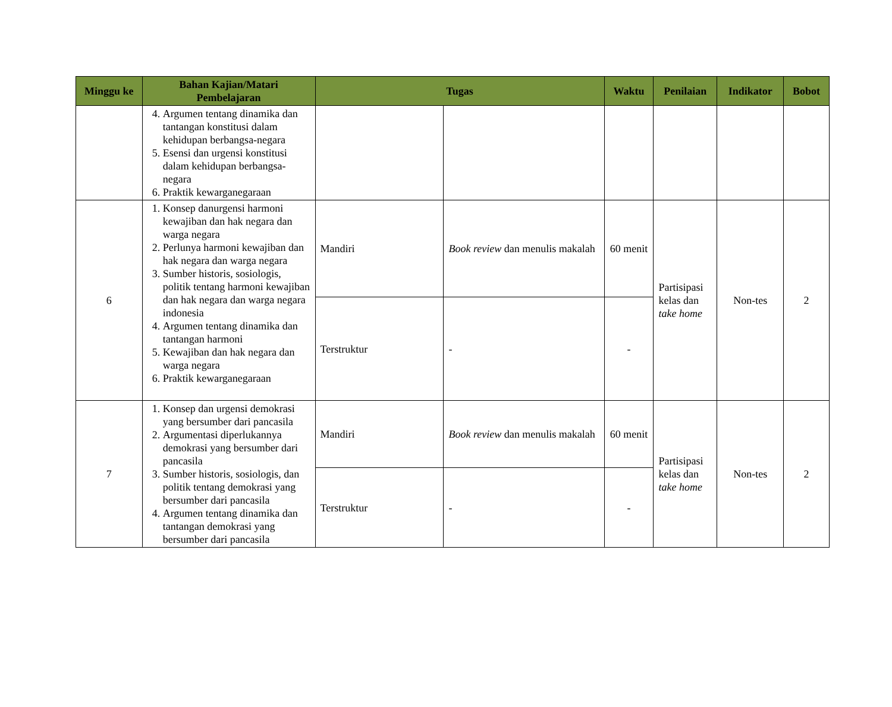| Minggu ke | Bahan Kajian/Matari Pembelajaran | Tugas | | Waktu | Penilaian | Indikator | Bobot |
| --- | --- | --- | --- | --- | --- | --- | --- |
| | 4. Argumen tentang dinamika dan tantangan konstitusi dalam kehidupan berbangsa-negara 5. Esensi dan urgensi konstitusi dalam kehidupan berbangsa-negara 6. Praktik kewarganegaraan | | | | | | |
| 6 | 1. Konsep danurgensi harmoni kewajiban dan hak negara dan warga negara 2. Perlunya harmoni kewajiban dan hak negara dan warga negara 3. Sumber historis, sosiologis, politik tentang harmoni kewajiban dan hak negara dan warga negara indonesia 4. Argumen tentang dinamika dan tantangan harmoni 5. Kewajiban dan hak negara dan warga negara 6. Praktik kewarganegaraan | Mandiri | Book review dan menulis makalah | 60 menit | Partisipasi kelas dan take home | Non-tes | 2 |
| | | Terstruktur | - | - | | | |
| 7 | 1. Konsep dan urgensi demokrasi yang bersumber dari pancasila 2. Argumentasi diperlukannya demokrasi yang bersumber dari pancasila 3. Sumber historis, sosiologis, dan politik tentang demokrasi yang bersumber dari pancasila 4. Argumen tentang dinamika dan tantangan demokrasi yang bersumber dari pancasila | Mandiri | Book review dan menulis makalah | 60 menit | Partisipasi kelas dan take home | Non-tes | 2 |
| | | Terstruktur | - | - | | | |